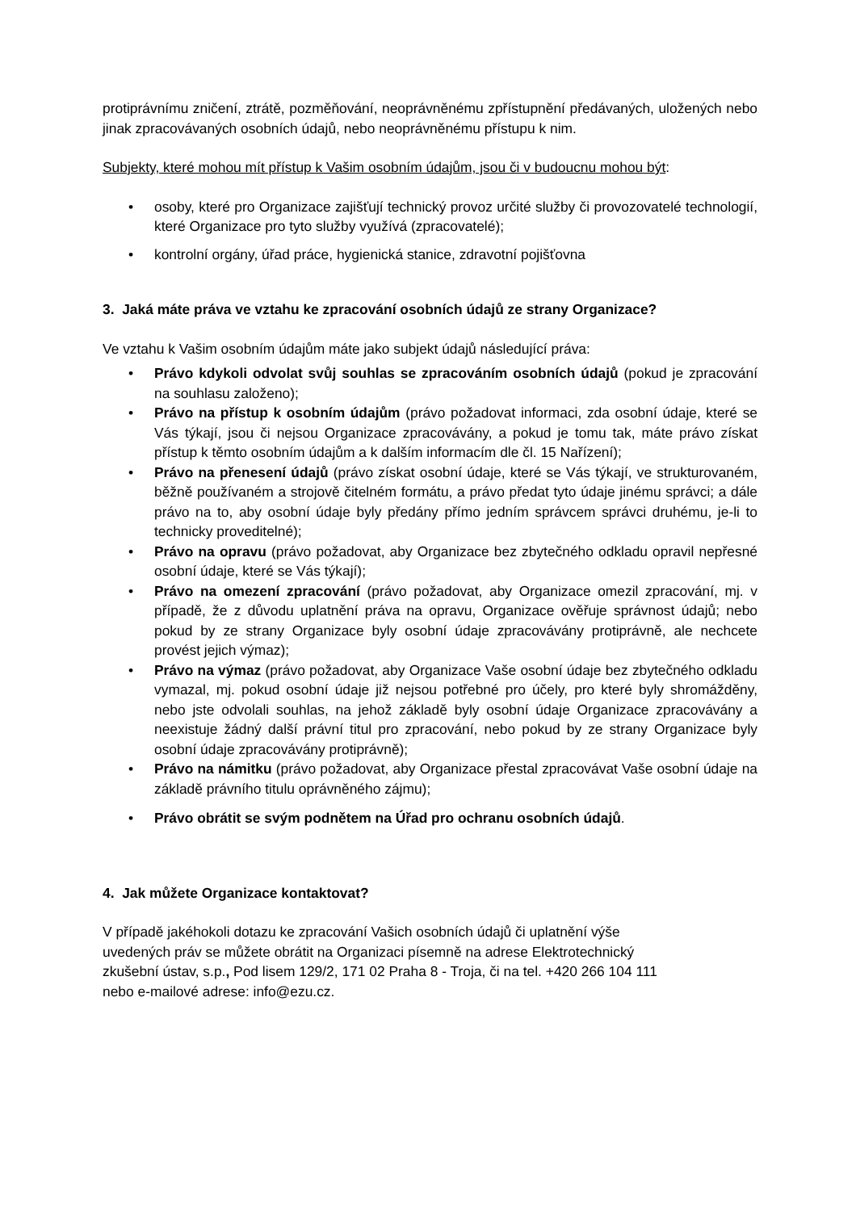protiprávnímu zničení, ztrátě, pozměňování, neoprávněnému zpřístupnění předávaných, uložených nebo jinak zpracovávaných osobních údajů, nebo neoprávněnému přístupu k nim.
Subjekty, které mohou mít přístup k Vašim osobním údajům, jsou či v budoucnu mohou být:
• osoby, které pro Organizace zajišťují technický provoz určité služby či provozovatelé technologií, které Organizace pro tyto služby využívá (zpracovatelé);
• kontrolní orgány, úřad práce, hygienická stanice, zdravotní pojišťovna
3. Jaká máte práva ve vztahu ke zpracování osobních údajů ze strany Organizace?
Ve vztahu k Vašim osobním údajům máte jako subjekt údajů následující práva:
• Právo kdykoli odvolat svůj souhlas se zpracováním osobních údajů (pokud je zpracování na souhlasu založeno);
• Právo na přístup k osobním údajům (právo požadovat informaci, zda osobní údaje, které se Vás týkají, jsou či nejsou Organizace zpracovávány, a pokud je tomu tak, máte právo získat přístup k těmto osobním údajům a k dalším informacím dle čl. 15 Nařízení);
• Právo na přenesení údajů (právo získat osobní údaje, které se Vás týkají, ve strukturovaném, běžně používaném a strojově čitelném formátu, a právo předat tyto údaje jinému správci; a dále právo na to, aby osobní údaje byly předány přímo jedním správcem správci druhému, je-li to technicky proveditelné);
• Právo na opravu (právo požadovat, aby Organizace bez zbytečného odkladu opravil nepřesné osobní údaje, které se Vás týkají);
• Právo na omezení zpracování (právo požadovat, aby Organizace omezil zpracování, mj. v případě, že z důvodu uplatnění práva na opravu, Organizace ověřuje správnost údajů; nebo pokud by ze strany Organizace byly osobní údaje zpracovávány protiprávně, ale nechcete provést jejich výmaz);
• Právo na výmaz (právo požadovat, aby Organizace Vaše osobní údaje bez zbytečného odkladu vymazal, mj. pokud osobní údaje již nejsou potřebné pro účely, pro které byly shromážděny, nebo jste odvolali souhlas, na jehož základě byly osobní údaje Organizace zpracovávány a neexistuje žádný další právní titul pro zpracování, nebo pokud by ze strany Organizace byly osobní údaje zpracovávány protiprávně);
• Právo na námitku (právo požadovat, aby Organizace přestal zpracovávat Vaše osobní údaje na základě právního titulu oprávněného zájmu);
• Právo obrátit se svým podnětem na Úřad pro ochranu osobních údajů.
4. Jak můžete Organizace kontaktovat?
V případě jakéhokoli dotazu ke zpracování Vašich osobních údajů či uplatnění výše
uvedených práv se můžete obrátit na Organizaci písemně na adrese Elektrotechnický
zkušební ústav, s.p., Pod lisem 129/2, 171 02 Praha 8 - Troja, či na tel. +420 266 104 111
nebo e-mailové adrese: info@ezu.cz.